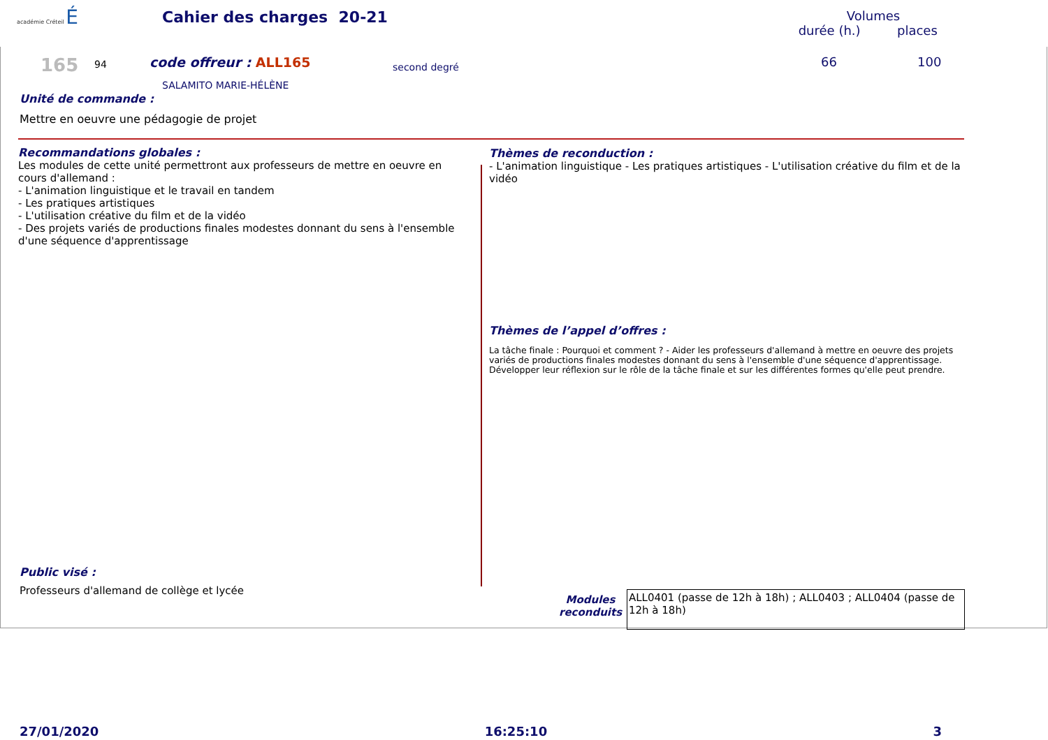académie Créteil É Cahier des charges 20-21
Volumes
durée (h.) places
165 94 code offreur : ALL165 second degré 66 100
SALAMITO MARIE-HÉLÈNE
Unité de commande :
Mettre en oeuvre une pédagogie de projet
Recommandations globales :
Les modules de cette unité permettront aux professeurs de mettre en oeuvre en cours d'allemand :
- L'animation linguistique et le travail en tandem
- Les pratiques artistiques
- L'utilisation créative du film et de la vidéo
- Des projets variés de productions finales modestes donnant du sens à l'ensemble d'une séquence d'apprentissage
Thèmes de reconduction :
- L'animation linguistique - Les pratiques artistiques - L'utilisation créative du film et de la vidéo
Thèmes de l’appel d’offres :
La tâche finale : Pourquoi et comment ? - Aider les professeurs d'allemand à mettre en oeuvre des projets variés de productions finales modestes donnant du sens à l'ensemble d'une séquence d'apprentissage. Développer leur réflexion sur le rôle de la tâche finale et sur les différentes formes qu'elle peut prendre.
Public visé :
Professeurs d'allemand de collège et lycée
Modules reconduits
ALL0401 (passe de 12h à 18h) ; ALL0403 ; ALL0404 (passe de 12h à 18h)
27/01/2020 16:25:10 3